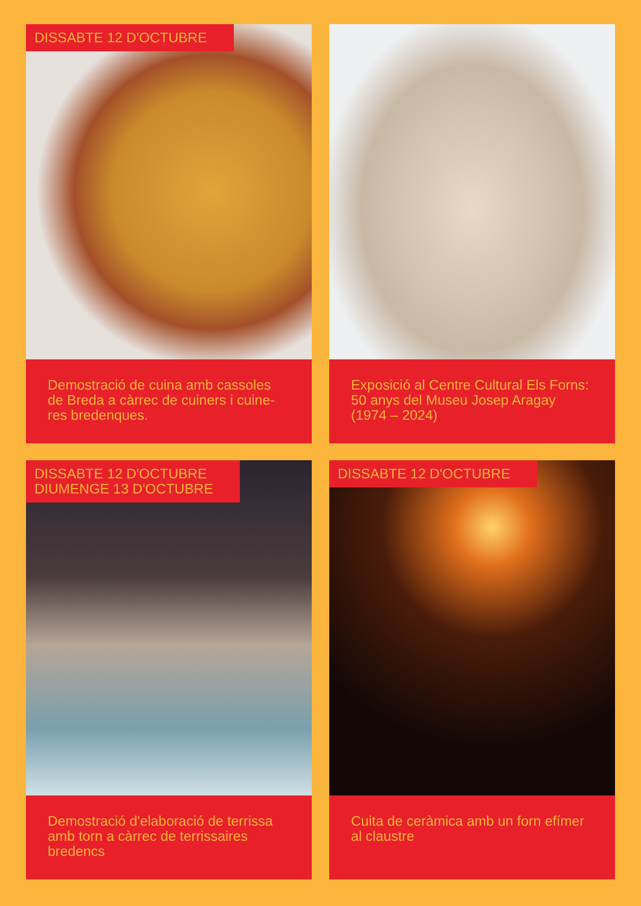DISSABTE 12 D'OCTUBRE
Demostració de cuina amb cassoles de Breda a càrrec de cuiners i cuine-res bredenques.
Exposició al Centre Cultural Els Forns: 50 anys del Museu Josep Aragay (1974 – 2024)
DISSABTE 12 D'OCTUBRE
DIUMENGE 13 D'OCTUBRE
Demostració d'elaboració de terrissa amb torn a càrrec de terrissaires bredencs
DISSABTE 12 D'OCTUBRE
Cuita de ceràmica amb un forn efímer al claustre